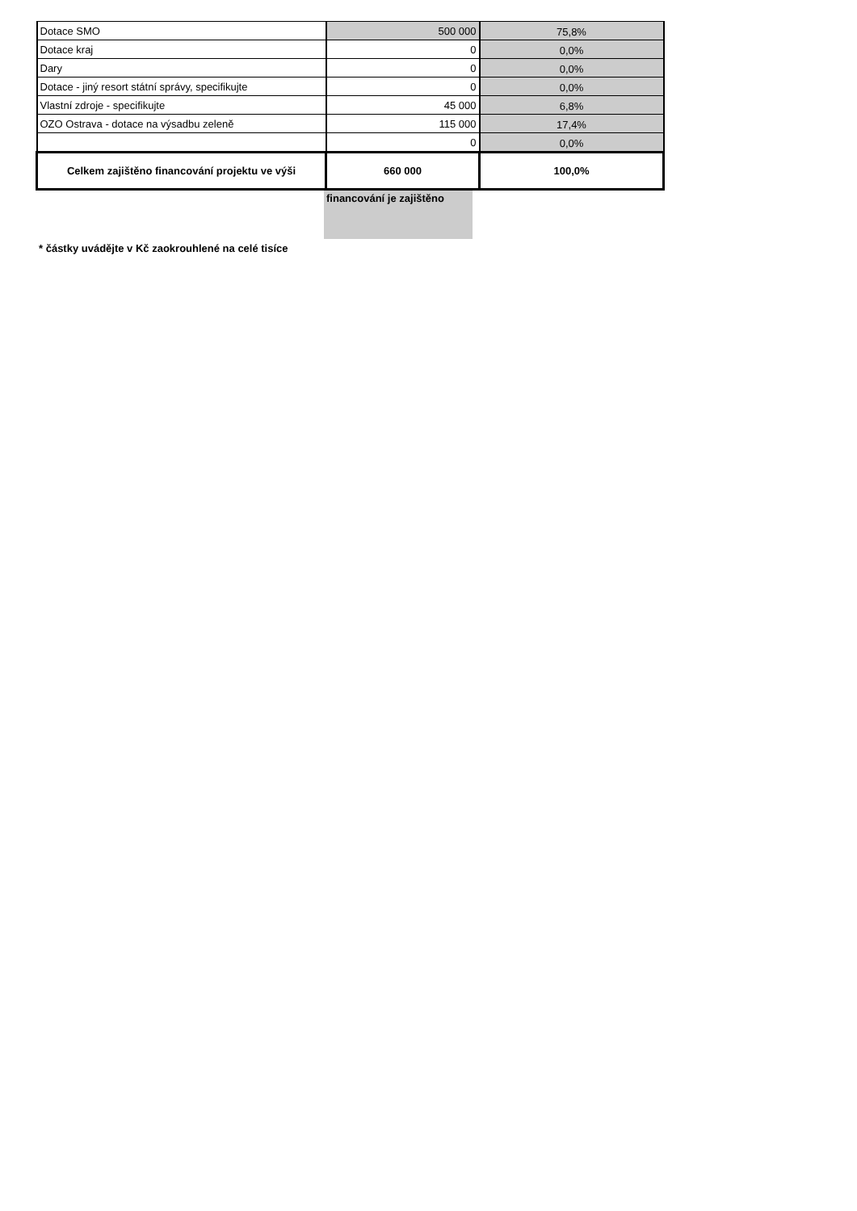| Dotace SMO | 500 000 | 75,8% |
| Dotace kraj | 0 | 0,0% |
| Dary | 0 | 0,0% |
| Dotace - jiný resort státní správy, specifikujte | 0 | 0,0% |
| Vlastní zdroje - specifikujte | 45 000 | 6,8% |
| OZO Ostrava - dotace na výsadbu zeleně | 115 000 | 17,4% |
| | 0 | 0,0% |
| Celkem zajištěno financování projektu ve výši | 660 000 | 100,0% |
financování je zajištěno
* částky uvádějte v Kč zaokrouhlené na celé tisíce